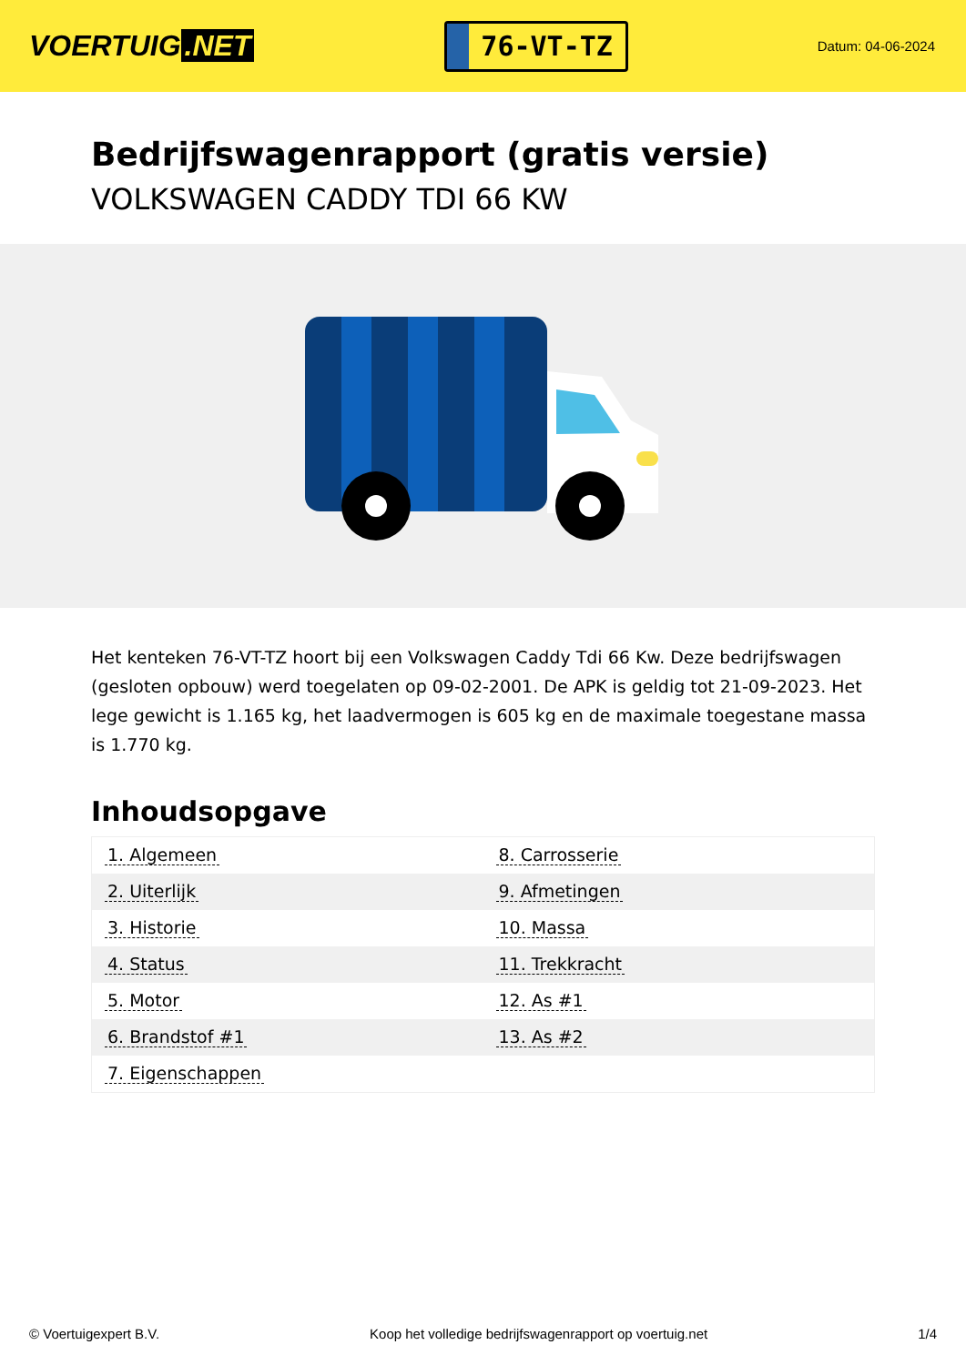VOERTUIG.NET
76-VT-TZ
Datum: 04-06-2024
Bedrijfswagenrapport (gratis versie)
VOLKSWAGEN CADDY TDI 66 KW
Het kenteken 76-VT-TZ hoort bij een Volkswagen Caddy Tdi 66 Kw. Deze bedrijfswagen (gesloten opbouw) werd toegelaten op 09-02-2001. De APK is geldig tot 21-09-2023. Het lege gewicht is 1.165 kg, het laadvermogen is 605 kg en de maximale toegestane massa is 1.770 kg.
Inhoudsopgave
| 1. Algemeen | 8. Carrosserie |
| 2. Uiterlijk | 9. Afmetingen |
| 3. Historie | 10. Massa |
| 4. Status | 11. Trekkracht |
| 5. Motor | 12. As #1 |
| 6. Brandstof #1 | 13. As #2 |
| 7. Eigenschappen | |
© Voertuigexpert B.V. Koop het volledige bedrijfswagenrapport op voertuig.net 1/4